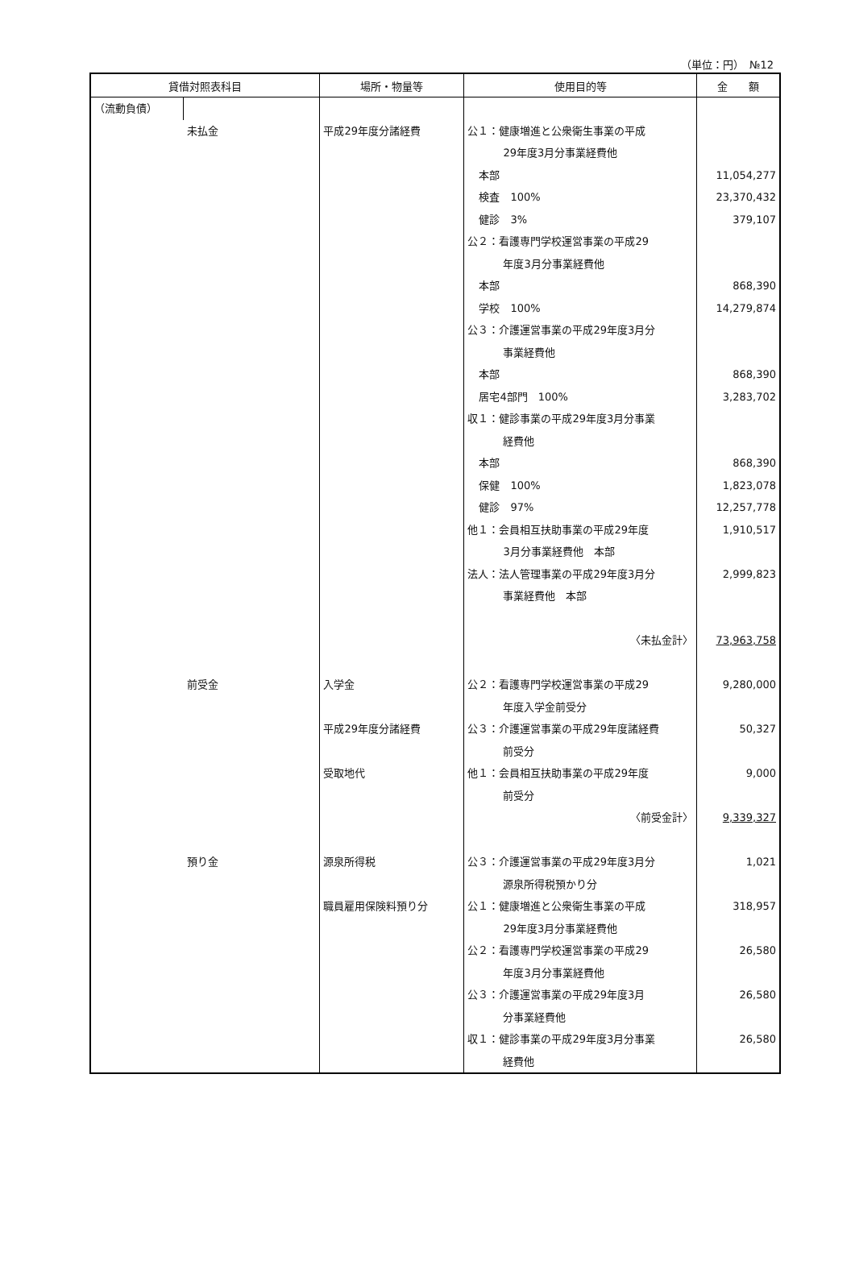（単位：円）　№12
| 貸借対照表科目 | | 場所・物量等 | 使用目的等 | 金 額 |
| --- | --- | --- | --- | --- |
| （流動負債） | | | | |
| | 未払金 | 平成29年度分諸経費 | 公１：健康増進と公衆衛生事業の平成 29年度3月分事業経費他 本部 検査 100% 健診 3% 公２：看護専門学校運営事業の平成29 年度3月分事業経費他 本部 学校 100% 公３：介護運営事業の平成29年度3月分 事業経費他 本部 居宅4部門 100% 収１：健診事業の平成29年度3月分事業 経費他 本部 保健 100% 健診 97% 他１：会員相互扶助事業の平成29年度 3月分事業経費他 本部 法人：法人管理事業の平成29年度3月分 事業経費他 本部 〈未払金計〉 | 11,054,277 23,370,432 379,107 868,390 14,279,874 868,390 3,283,702 868,390 1,823,078 12,257,778 1,910,517 2,999,823 73,963,758 |
| | 前受金 | 入学金 平成29年度分諸経費 受取地代 | 公２：看護専門学校運営事業の平成29 年度入学金前受分 公３：介護運営事業の平成29年度諸経費 前受分 他１：会員相互扶助事業の平成29年度 前受分 〈前受金計〉 | 9,280,000 50,327 9,000 9,339,327 |
| | 預り金 | 源泉所得税 職員雇用保険料預り分 | 公３：介護運営事業の平成29年度3月分 源泉所得税預かり分 公１：健康増進と公衆衛生事業の平成 29年度3月分事業経費他 公２：看護専門学校運営事業の平成29 年度3月分事業経費他 公３：介護運営事業の平成29年度3月 分事業経費他 収１：健診事業の平成29年度3月分事業 経費他 | 1,021 318,957 26,580 26,580 26,580 |